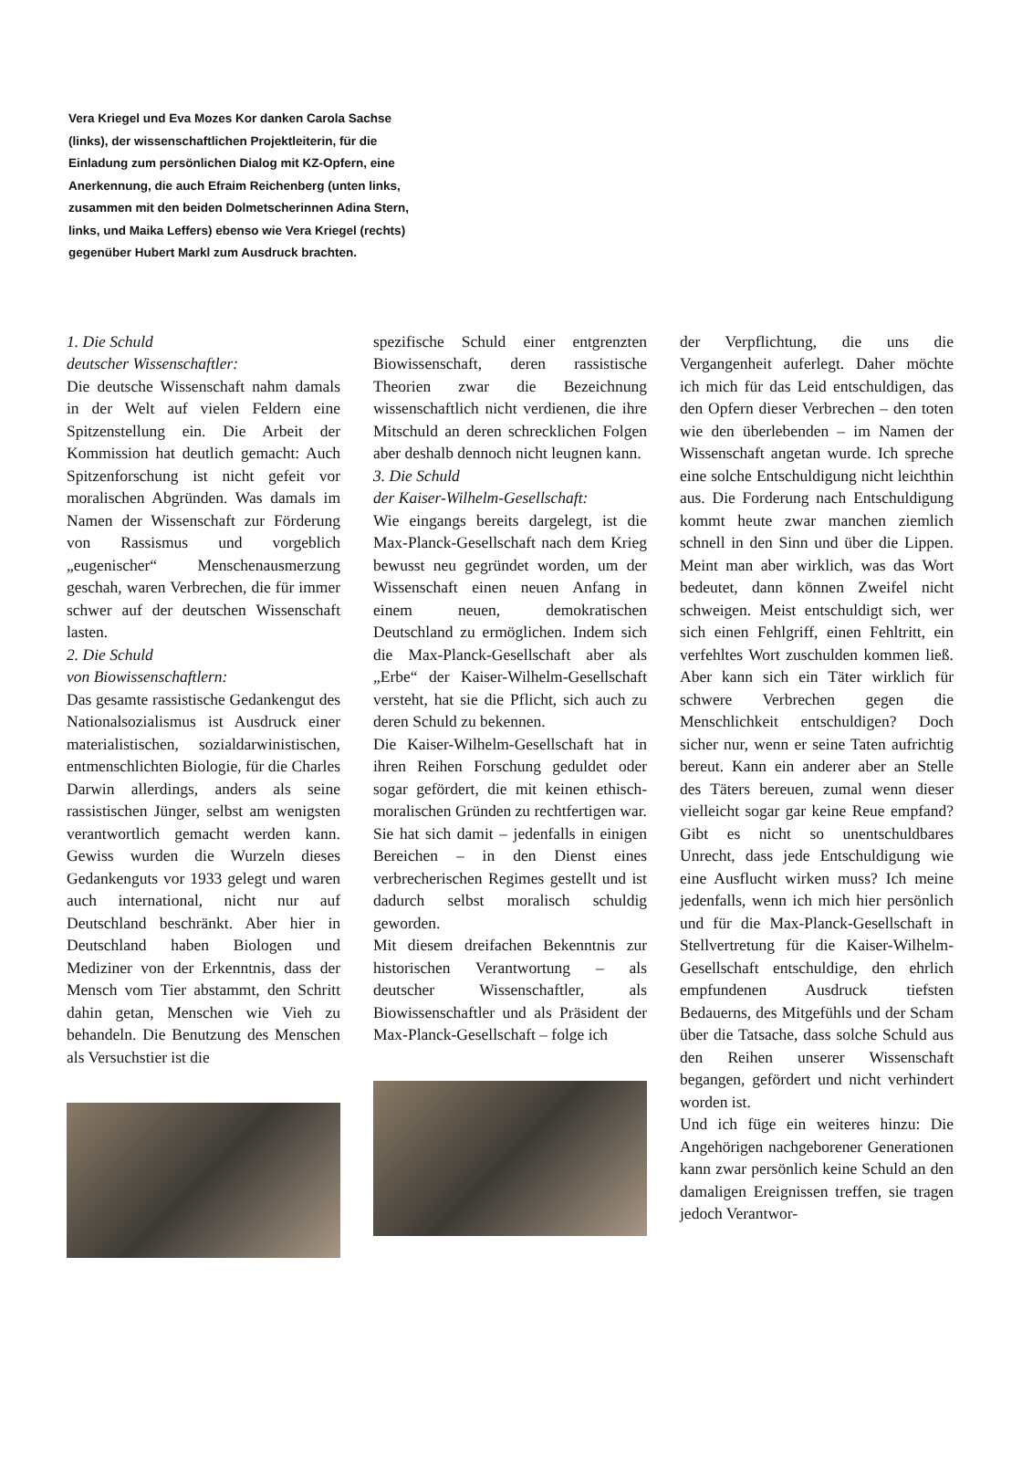Vera Kriegel und Eva Mozes Kor danken Carola Sachse (links), der wissenschaftlichen Projektleiterin, für die Einladung zum persönlichen Dialog mit KZ-Opfern, eine Anerkennung, die auch Efraim Reichenberg (unten links, zusammen mit den beiden Dolmetscherinnen Adina Stern, links, und Maika Leffers) ebenso wie Vera Kriegel (rechts) gegenüber Hubert Markl zum Ausdruck brachten.
1. Die Schuld
deutscher Wissenschaftler:
Die deutsche Wissenschaft nahm damals in der Welt auf vielen Feldern eine Spitzenstellung ein. Die Arbeit der Kommission hat deutlich gemacht: Auch Spitzenforschung ist nicht gefeit vor moralischen Abgründen. Was damals im Namen der Wissenschaft zur Förderung von Rassismus und vorgeblich „eugenischer“ Menschenausmerzung geschah, waren Verbrechen, die für immer schwer auf der deutschen Wissenschaft lasten.
2. Die Schuld
von Biowissenschaftlern:
Das gesamte rassistische Gedankengut des Nationalsozialismus ist Ausdruck einer materialistischen, sozialdarwinistischen, entmenschlichten Biologie, für die Charles Darwin allerdings, anders als seine rassistischen Jünger, selbst am wenigsten verantwortlich gemacht werden kann. Gewiss wurden die Wurzeln dieses Gedankenguts vor 1933 gelegt und waren auch international, nicht nur auf Deutschland beschränkt. Aber hier in Deutschland haben Biologen und Mediziner von der Erkenntnis, dass der Mensch vom Tier abstammt, den Schritt dahin getan, Menschen wie Vieh zu behandeln. Die Benutzung des Menschen als Versuchstier ist die
spezifische Schuld einer entgrenzten Biowissenschaft, deren rassistische Theorien zwar die Bezeichnung wissenschaftlich nicht verdienen, die ihre Mitschuld an deren schrecklichen Folgen aber deshalb dennoch nicht leugnen kann.
3. Die Schuld
der Kaiser-Wilhelm-Gesellschaft:
Wie eingangs bereits dargelegt, ist die Max-Planck-Gesellschaft nach dem Krieg bewusst neu gegründet worden, um der Wissenschaft einen neuen Anfang in einem neuen, demokratischen Deutschland zu ermöglichen. Indem sich die Max-Planck-Gesellschaft aber als „Erbe“ der Kaiser-Wilhelm-Gesellschaft versteht, hat sie die Pflicht, sich auch zu deren Schuld zu bekennen.
Die Kaiser-Wilhelm-Gesellschaft hat in ihren Reihen Forschung geduldet oder sogar gefördert, die mit keinen ethisch-moralischen Gründen zu rechtfertigen war. Sie hat sich damit – jedenfalls in einigen Bereichen – in den Dienst eines verbrecherischen Regimes gestellt und ist dadurch selbst moralisch schuldig geworden.
Mit diesem dreifachen Bekenntnis zur historischen Verantwortung – als deutscher Wissenschaftler, als Biowissenschaftler und als Präsident der Max-Planck-Gesellschaft – folge ich
der Verpflichtung, die uns die Vergangenheit auferlegt. Daher möchte ich mich für das Leid entschuldigen, das den Opfern dieser Verbrechen – den toten wie den überlebenden – im Namen der Wissenschaft angetan wurde. Ich spreche eine solche Entschuldigung nicht leichthin aus. Die Forderung nach Entschuldigung kommt heute zwar manchen ziemlich schnell in den Sinn und über die Lippen. Meint man aber wirklich, was das Wort bedeutet, dann können Zweifel nicht schweigen. Meist entschuldigt sich, wer sich einen Fehlgriff, einen Fehltritt, ein verfehltes Wort zuschulden kommen ließ. Aber kann sich ein Täter wirklich für schwere Verbrechen gegen die Menschlichkeit entschuldigen? Doch sicher nur, wenn er seine Taten aufrichtig bereut. Kann ein anderer aber an Stelle des Täters bereuen, zumal wenn dieser vielleicht sogar gar keine Reue empfand? Gibt es nicht so unentschuldbares Unrecht, dass jede Entschuldigung wie eine Ausflucht wirken muss? Ich meine jedenfalls, wenn ich mich hier persönlich und für die Max-Planck-Gesellschaft in Stellvertretung für die Kaiser-Wilhelm-Gesellschaft entschuldige, den ehrlich empfundenen Ausdruck tiefsten Bedauerns, des Mitgefühls und der Scham über die Tatsache, dass solche Schuld aus den Reihen unserer Wissenschaft begangen, gefördert und nicht verhindert worden ist.
Und ich füge ein weiteres hinzu: Die Angehörigen nachgeborener Generationen kann zwar persönlich keine Schuld an den damaligen Ereignissen treffen, sie tragen jedoch Verantwor-